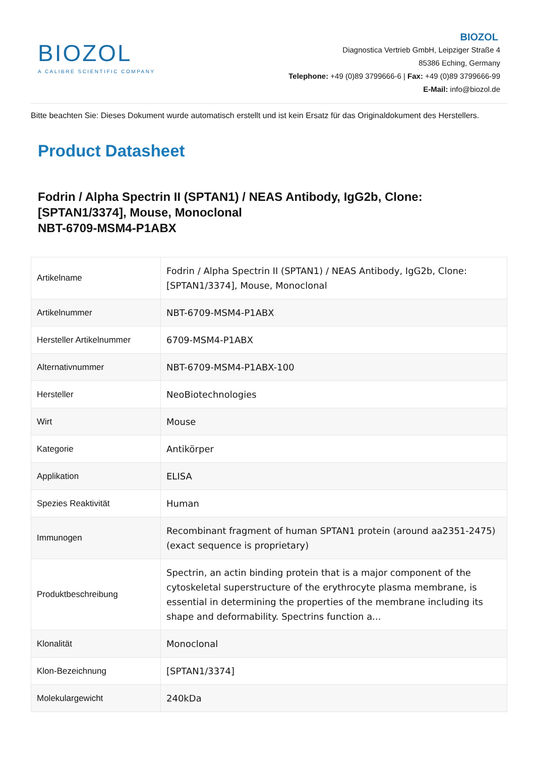BIOZOL
A CALIBRE SCIENTIFIC COMPANY
BIOZOL
Diagnostica Vertrieb GmbH, Leipziger Straße 4
85386 Eching, Germany
Telephone: +49 (0)89 3799666-6 | Fax: +49 (0)89 3799666-99
E-Mail: info@biozol.de
Bitte beachten Sie: Dieses Dokument wurde automatisch erstellt und ist kein Ersatz für das Originaldokument des Herstellers.
Product Datasheet
Fodrin / Alpha Spectrin II (SPTAN1) / NEAS Antibody, IgG2b, Clone: [SPTAN1/3374], Mouse, Monoclonal
NBT-6709-MSM4-P1ABX
| Artikelname | Fodrin / Alpha Spectrin II (SPTAN1) / NEAS Antibody, IgG2b, Clone: [SPTAN1/3374], Mouse, Monoclonal |
| Artikelnummer | NBT-6709-MSM4-P1ABX |
| Hersteller Artikelnummer | 6709-MSM4-P1ABX |
| Alternativnummer | NBT-6709-MSM4-P1ABX-100 |
| Hersteller | NeoBiotechnologies |
| Wirt | Mouse |
| Kategorie | Antikörper |
| Applikation | ELISA |
| Spezies Reaktivität | Human |
| Immunogen | Recombinant fragment of human SPTAN1 protein (around aa2351-2475) (exact sequence is proprietary) |
| Produktbeschreibung | Spectrin, an actin binding protein that is a major component of the cytoskeletal superstructure of the erythrocyte plasma membrane, is essential in determining the properties of the membrane including its shape and deformability. Spectrins function a... |
| Klonalität | Monoclonal |
| Klon-Bezeichnung | [SPTAN1/3374] |
| Molekulargewicht | 240kDa |